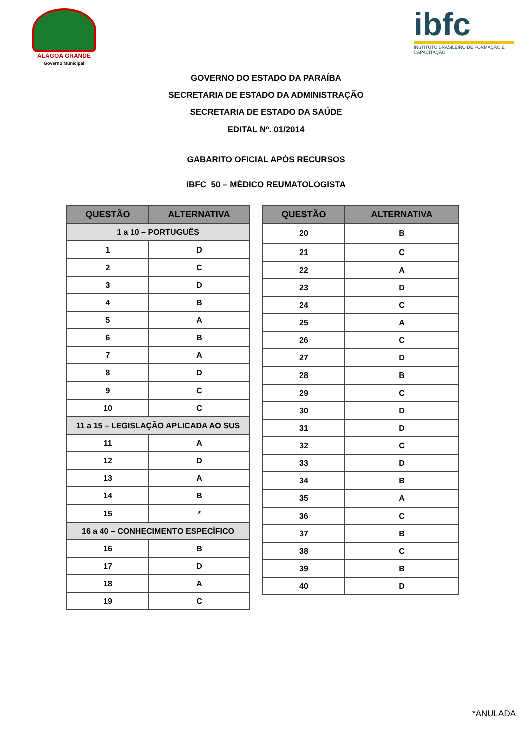ALAGOA GRANDE
Governo Municipal
ibfc
INSTITUTO BRASILEIRO DE FORMAÇÃO E CAPACITAÇÃO
GOVERNO DO ESTADO DA PARAÍBA
SECRETARIA DE ESTADO DA ADMINISTRAÇÃO
SECRETARIA DE ESTADO DA SAÚDE
EDITAL Nº. 01/2014
GABARITO OFICIAL APÓS RECURSOS
IBFC_50 – MÉDICO REUMATOLOGISTA
| QUESTÃO | ALTERNATIVA |
| --- | --- |
| 1 a 10 – PORTUGUÊS | |
| 1 | D |
| 2 | C |
| 3 | D |
| 4 | B |
| 5 | A |
| 6 | B |
| 7 | A |
| 8 | D |
| 9 | C |
| 10 | C |
| 11 a 15 – LEGISLAÇÃO APLICADA AO SUS | |
| 11 | A |
| 12 | D |
| 13 | A |
| 14 | B |
| 15 | * |
| 16 a 40 – CONHECIMENTO ESPECÍFICO | |
| 16 | B |
| 17 | D |
| 18 | A |
| 19 | C |
| QUESTÃO | ALTERNATIVA |
| --- | --- |
| 20 | B |
| 21 | C |
| 22 | A |
| 23 | D |
| 24 | C |
| 25 | A |
| 26 | C |
| 27 | D |
| 28 | B |
| 29 | C |
| 30 | D |
| 31 | D |
| 32 | C |
| 33 | D |
| 34 | B |
| 35 | A |
| 36 | C |
| 37 | B |
| 38 | C |
| 39 | B |
| 40 | D |
*ANULADA